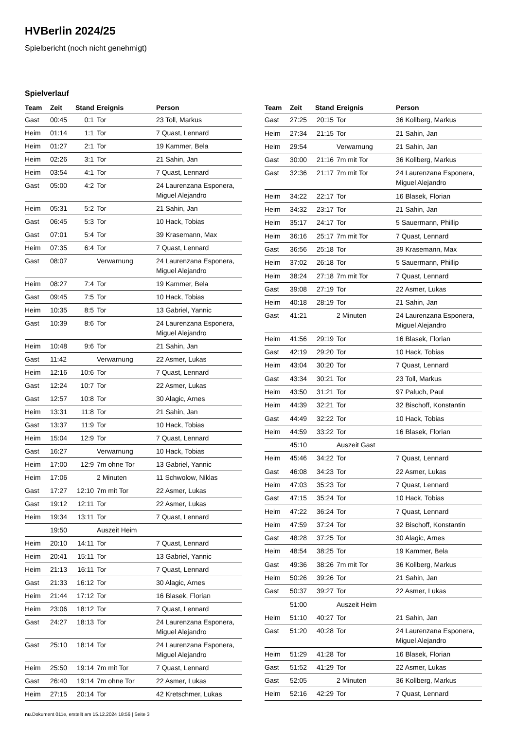HVBerlin 2024/25
Spielbericht (noch nicht genehmigt)
Spielverlauf
| Team | Zeit | Stand | Ereignis | Person |
| --- | --- | --- | --- | --- |
| Gast | 00:45 | 0:1 | Tor | 23 Toll, Markus |
| Heim | 01:14 | 1:1 | Tor | 7 Quast, Lennard |
| Heim | 01:27 | 2:1 | Tor | 19 Kammer, Bela |
| Heim | 02:26 | 3:1 | Tor | 21 Sahin, Jan |
| Heim | 03:54 | 4:1 | Tor | 7 Quast, Lennard |
| Gast | 05:00 | 4:2 | Tor | 24 Laurenzana Esponera, Miguel Alejandro |
| Heim | 05:31 | 5:2 | Tor | 21 Sahin, Jan |
| Gast | 06:45 | 5:3 | Tor | 10 Hack, Tobias |
| Gast | 07:01 | 5:4 | Tor | 39 Krasemann, Max |
| Heim | 07:35 | 6:4 | Tor | 7 Quast, Lennard |
| Gast | 08:07 | | Verwarnung | 24 Laurenzana Esponera, Miguel Alejandro |
| Heim | 08:27 | 7:4 | Tor | 19 Kammer, Bela |
| Gast | 09:45 | 7:5 | Tor | 10 Hack, Tobias |
| Heim | 10:35 | 8:5 | Tor | 13 Gabriel, Yannic |
| Gast | 10:39 | 8:6 | Tor | 24 Laurenzana Esponera, Miguel Alejandro |
| Heim | 10:48 | 9:6 | Tor | 21 Sahin, Jan |
| Gast | 11:42 | | Verwarnung | 22 Asmer, Lukas |
| Heim | 12:16 | 10:6 | Tor | 7 Quast, Lennard |
| Gast | 12:24 | 10:7 | Tor | 22 Asmer, Lukas |
| Gast | 12:57 | 10:8 | Tor | 30 Alagic, Arnes |
| Heim | 13:31 | 11:8 | Tor | 21 Sahin, Jan |
| Gast | 13:37 | 11:9 | Tor | 10 Hack, Tobias |
| Heim | 15:04 | 12:9 | Tor | 7 Quast, Lennard |
| Gast | 16:27 | | Verwarnung | 10 Hack, Tobias |
| Heim | 17:00 | 12:9 | 7m ohne Tor | 13 Gabriel, Yannic |
| Heim | 17:06 | | 2 Minuten | 11 Schwolow, Niklas |
| Gast | 17:27 | 12:10 | 7m mit Tor | 22 Asmer, Lukas |
| Gast | 19:12 | 12:11 | Tor | 22 Asmer, Lukas |
| Heim | 19:34 | 13:11 | Tor | 7 Quast, Lennard |
| | 19:50 | | Auszeit Heim | |
| Heim | 20:10 | 14:11 | Tor | 7 Quast, Lennard |
| Heim | 20:41 | 15:11 | Tor | 13 Gabriel, Yannic |
| Heim | 21:13 | 16:11 | Tor | 7 Quast, Lennard |
| Gast | 21:33 | 16:12 | Tor | 30 Alagic, Arnes |
| Heim | 21:44 | 17:12 | Tor | 16 Blasek, Florian |
| Heim | 23:06 | 18:12 | Tor | 7 Quast, Lennard |
| Gast | 24:27 | 18:13 | Tor | 24 Laurenzana Esponera, Miguel Alejandro |
| Gast | 25:10 | 18:14 | Tor | 24 Laurenzana Esponera, Miguel Alejandro |
| Heim | 25:50 | 19:14 | 7m mit Tor | 7 Quast, Lennard |
| Gast | 26:40 | 19:14 | 7m ohne Tor | 22 Asmer, Lukas |
| Heim | 27:15 | 20:14 | Tor | 42 Kretschmer, Lukas |
| Team | Zeit | Stand | Ereignis | Person |
| --- | --- | --- | --- | --- |
| Gast | 27:25 | 20:15 | Tor | 36 Kollberg, Markus |
| Heim | 27:34 | 21:15 | Tor | 21 Sahin, Jan |
| Heim | 29:54 | | Verwarnung | 21 Sahin, Jan |
| Gast | 30:00 | 21:16 | 7m mit Tor | 36 Kollberg, Markus |
| Gast | 32:36 | 21:17 | 7m mit Tor | 24 Laurenzana Esponera, Miguel Alejandro |
| Heim | 34:22 | 22:17 | Tor | 16 Blasek, Florian |
| Heim | 34:32 | 23:17 | Tor | 21 Sahin, Jan |
| Heim | 35:17 | 24:17 | Tor | 5 Sauermann, Phillip |
| Heim | 36:16 | 25:17 | 7m mit Tor | 7 Quast, Lennard |
| Gast | 36:56 | 25:18 | Tor | 39 Krasemann, Max |
| Heim | 37:02 | 26:18 | Tor | 5 Sauermann, Phillip |
| Heim | 38:24 | 27:18 | 7m mit Tor | 7 Quast, Lennard |
| Gast | 39:08 | 27:19 | Tor | 22 Asmer, Lukas |
| Heim | 40:18 | 28:19 | Tor | 21 Sahin, Jan |
| Gast | 41:21 | | 2 Minuten | 24 Laurenzana Esponera, Miguel Alejandro |
| Heim | 41:56 | 29:19 | Tor | 16 Blasek, Florian |
| Gast | 42:19 | 29:20 | Tor | 10 Hack, Tobias |
| Heim | 43:04 | 30:20 | Tor | 7 Quast, Lennard |
| Gast | 43:34 | 30:21 | Tor | 23 Toll, Markus |
| Heim | 43:50 | 31:21 | Tor | 97 Paluch, Paul |
| Heim | 44:39 | 32:21 | Tor | 32 Bischoff, Konstantin |
| Gast | 44:49 | 32:22 | Tor | 10 Hack, Tobias |
| Heim | 44:59 | 33:22 | Tor | 16 Blasek, Florian |
| | 45:10 | | Auszeit Gast | |
| Heim | 45:46 | 34:22 | Tor | 7 Quast, Lennard |
| Gast | 46:08 | 34:23 | Tor | 22 Asmer, Lukas |
| Heim | 47:03 | 35:23 | Tor | 7 Quast, Lennard |
| Gast | 47:15 | 35:24 | Tor | 10 Hack, Tobias |
| Heim | 47:22 | 36:24 | Tor | 7 Quast, Lennard |
| Heim | 47:59 | 37:24 | Tor | 32 Bischoff, Konstantin |
| Gast | 48:28 | 37:25 | Tor | 30 Alagic, Arnes |
| Heim | 48:54 | 38:25 | Tor | 19 Kammer, Bela |
| Gast | 49:36 | 38:26 | 7m mit Tor | 36 Kollberg, Markus |
| Heim | 50:26 | 39:26 | Tor | 21 Sahin, Jan |
| Gast | 50:37 | 39:27 | Tor | 22 Asmer, Lukas |
| | 51:00 | | Auszeit Heim | |
| Heim | 51:10 | 40:27 | Tor | 21 Sahin, Jan |
| Gast | 51:20 | 40:28 | Tor | 24 Laurenzana Esponera, Miguel Alejandro |
| Heim | 51:29 | 41:28 | Tor | 16 Blasek, Florian |
| Gast | 51:52 | 41:29 | Tor | 22 Asmer, Lukas |
| Gast | 52:05 | | 2 Minuten | 36 Kollberg, Markus |
| Heim | 52:16 | 42:29 | Tor | 7 Quast, Lennard |
nu.Dokument 011e, erstellt am 15.12.2024 18:56 | Seite 3